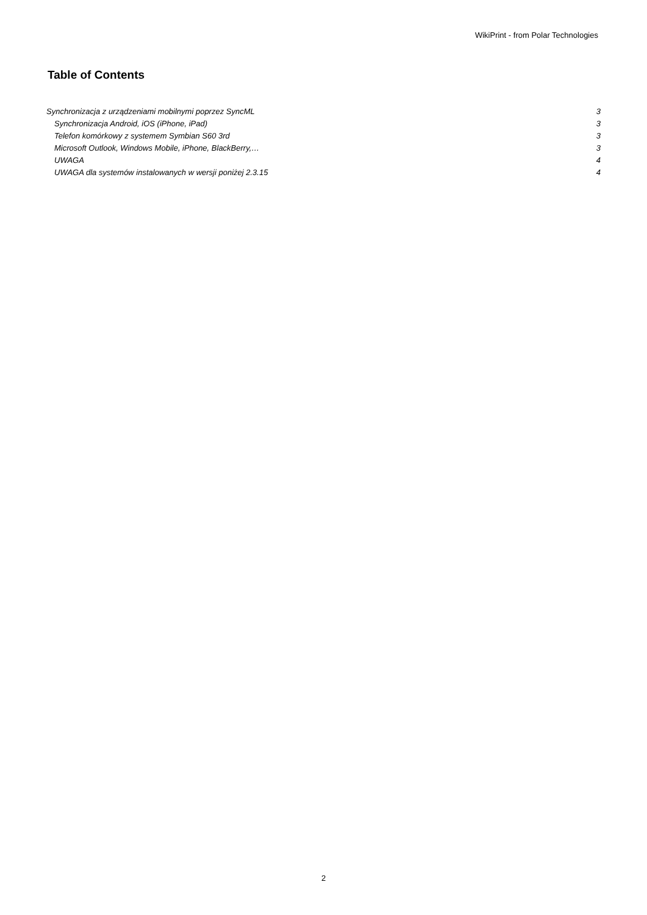WikiPrint - from Polar Technologies
Table of Contents
Synchronizacja z urządzeniami mobilnymi poprzez SyncML 3
Synchronizacja Android, iOS (iPhone, iPad) 3
Telefon komórkowy z systemem Symbian S60 3rd 3
Microsoft Outlook, Windows Mobile, iPhone, BlackBerry,… 3
UWAGA 4
UWAGA dla systemów instalowanych w wersji poniżej 2.3.15 4
2